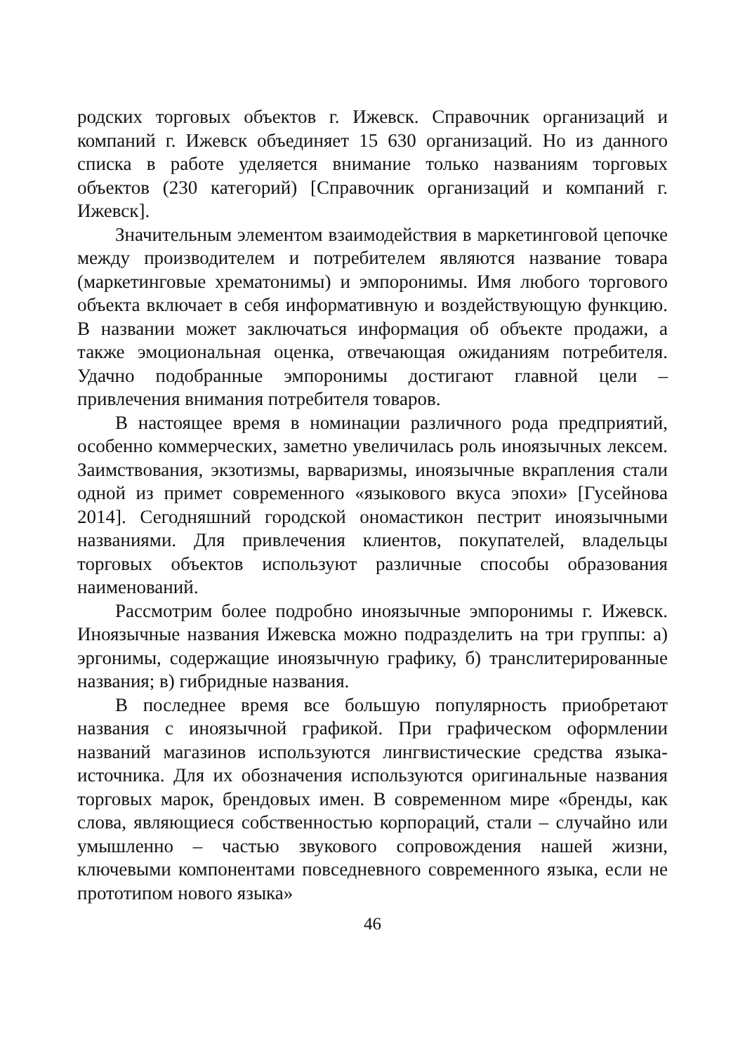родских торговых объектов г. Ижевск. Справочник организаций и компаний г. Ижевск объединяет 15 630 организаций. Но из данного списка в работе уделяется внимание только названиям торговых объектов (230 категорий) [Справочник организаций и компаний г. Ижевск].
Значительным элементом взаимодействия в маркетинговой цепочке между производителем и потребителем являются название товара (маркетинговые хрематонимы) и эмпоронимы. Имя любого торгового объекта включает в себя информативную и воздействующую функцию. В названии может заключаться информация об объекте продажи, а также эмоциональная оценка, отвечающая ожиданиям потребителя. Удачно подобранные эмпоронимы достигают главной цели – привлечения внимания потребителя товаров.
В настоящее время в номинации различного рода предприятий, особенно коммерческих, заметно увеличилась роль иноязычных лексем. Заимствования, экзотизмы, варваризмы, иноязычные вкрапления стали одной из примет современного «языкового вкуса эпохи» [Гусейнова 2014]. Сегодняшний городской ономастикон пестрит иноязычными названиями. Для привлечения клиентов, покупателей, владельцы торговых объектов используют различные способы образования наименований.
Рассмотрим более подробно иноязычные эмпоронимы г. Ижевск. Иноязычные названия Ижевска можно подразделить на три группы: а) эргонимы, содержащие иноязычную графику, б) транслитерированные названия; в) гибридные названия.
В последнее время все большую популярность приобретают названия с иноязычной графикой. При графическом оформлении названий магазинов используются лингвистические средства языка-источника. Для их обозначения используются оригинальные названия торговых марок, брендовых имен. В современном мире «бренды, как слова, являющиеся собственностью корпораций, стали – случайно или умышленно – частью звукового сопровождения нашей жизни, ключевыми компонентами повседневного современного языка, если не прототипом нового языка»
46